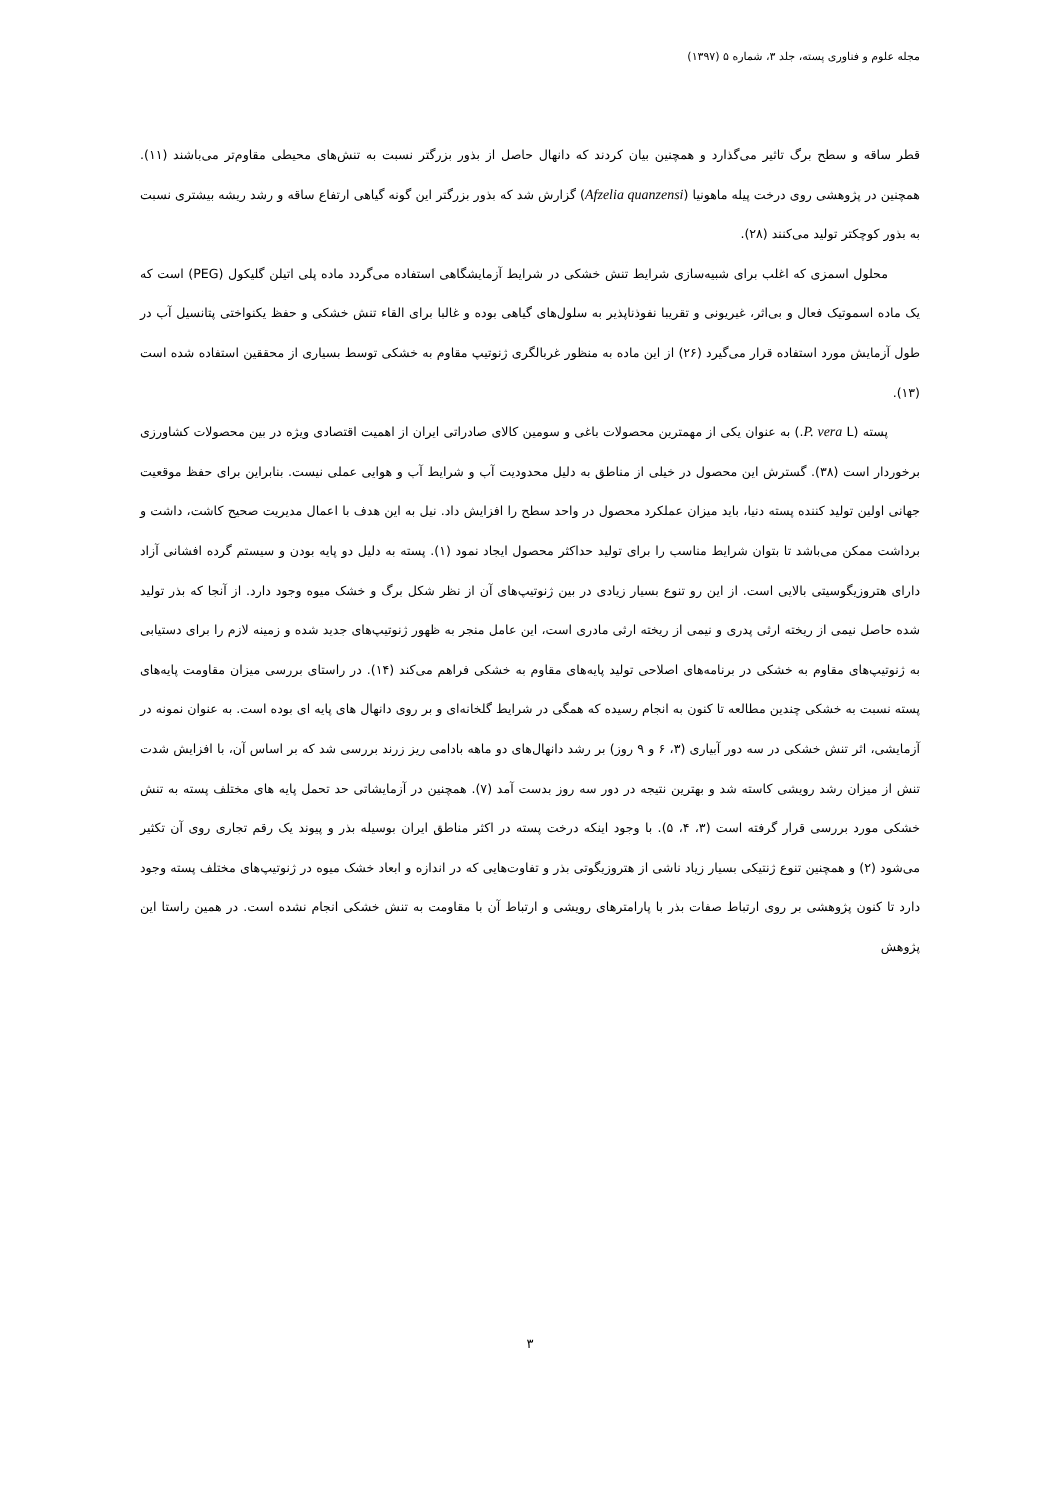مجله علوم و فناوری پسته، جلد ۳، شماره ۵ (۱۳۹۷)
قطر ساقه و سطح برگ تاثیر می‌گذارد و همچنین بیان کردند که دانهال حاصل از بذور بزرگتر نسبت به تنش‌های محیطی مقاوم‌تر می‌باشند (۱۱). همچنین در پژوهشی روی درخت پیله ماهونیا (Afzelia quanzensi) گزارش شد که بذور بزرگتر این گونه گیاهی ارتفاع ساقه و رشد ریشه بیشتری نسبت به بذور کوچکتر تولید می‌کنند (۲۸).
محلول اسمزی که اغلب برای شبیه‌سازی شرایط تنش خشکی در شرایط آزمایشگاهی استفاده می‌گردد ماده پلی اتیلن گلیکول (PEG) است که یک ماده اسموتیک فعال و بی‌اثر، غیریونی و تقریبا نفوذناپذیر به سلول‌های گیاهی بوده و غالبا برای القاء تنش خشکی و حفظ یکنواختی پتانسیل آب در طول آزمایش مورد استفاده قرار می‌گیرد (۲۶) از این ماده به منظور غربالگری ژنوتیپ مقاوم به خشکی توسط بسیاری از محققین استفاده شده است (۱۳).
پسته (P. vera L.) به عنوان یکی از مهمترین محصولات باغی و سومین کالای صادراتی ایران از اهمیت اقتصادی ویژه در بین محصولات کشاورزی برخوردار است (۳۸). گسترش این محصول در خیلی از مناطق به دلیل محدودیت آب و شرایط آب و هوایی عملی نیست. بنابراین برای حفظ موقعیت جهانی اولین تولید کننده پسته دنیا، باید میزان عملکرد محصول در واحد سطح را افزایش داد. نیل به این هدف با اعمال مدیریت صحیح کاشت، داشت و برداشت ممکن می‌باشد تا بتوان شرایط مناسب را برای تولید حداکثر محصول ایجاد نمود (۱). پسته به دلیل دو پایه بودن و سیستم گرده افشانی آزاد دارای هتروزیگوسیتی بالایی است. از این رو تنوع بسیار زیادی در بین ژنوتیپ‌های آن از نظر شکل برگ و خشک میوه وجود دارد. از آنجا که بذر تولید شده حاصل نیمی از ریخته ارثی پدری و نیمی از ریخته ارثی مادری است، این عامل منجر به ظهور ژنوتیپ‌های جدید شده و زمینه لازم را برای دستیابی به ژنوتیپ‌های مقاوم به خشکی در برنامه‌های اصلاحی تولید پایه‌های مقاوم به خشکی فراهم می‌کند (۱۴). در راستای بررسی میزان مقاومت پایه‌های پسته نسبت به خشکی چندین مطالعه تا کنون به انجام رسیده که همگی در شرایط گلخانه‌ای و بر روی دانهال های پایه ای بوده است. به عنوان نمونه در آزمایشی، اثر تنش خشکی در سه دور آبیاری (۳، ۶ و ۹ روز) بر رشد دانهال‌های دو ماهه بادامی ریز زرند بررسی شد که بر اساس آن، با افزایش شدت تنش از میزان رشد رویشی کاسته شد و بهترین نتیجه در دور سه روز بدست آمد (۷). همچنین در آزمایشاتی حد تحمل پایه های مختلف پسته به تنش خشکی مورد بررسی قرار گرفته است (۳، ۴، ۵). با وجود اینکه درخت پسته در اکثر مناطق ایران بوسیله بذر و پیوند یک رقم تجاری روی آن تکثیر می‌شود (۲) و همچنین تنوع ژنتیکی بسیار زیاد ناشی از هتروزیگوتی بذر و تفاوت‌هایی که در اندازه و ابعاد خشک میوه در ژنوتیپ‌های مختلف پسته وجود دارد تا کنون پژوهشی بر روی ارتباط صفات بذر با پارامترهای رویشی و ارتباط آن با مقاومت به تنش خشکی انجام نشده است. در همین راستا این پژوهش
۳